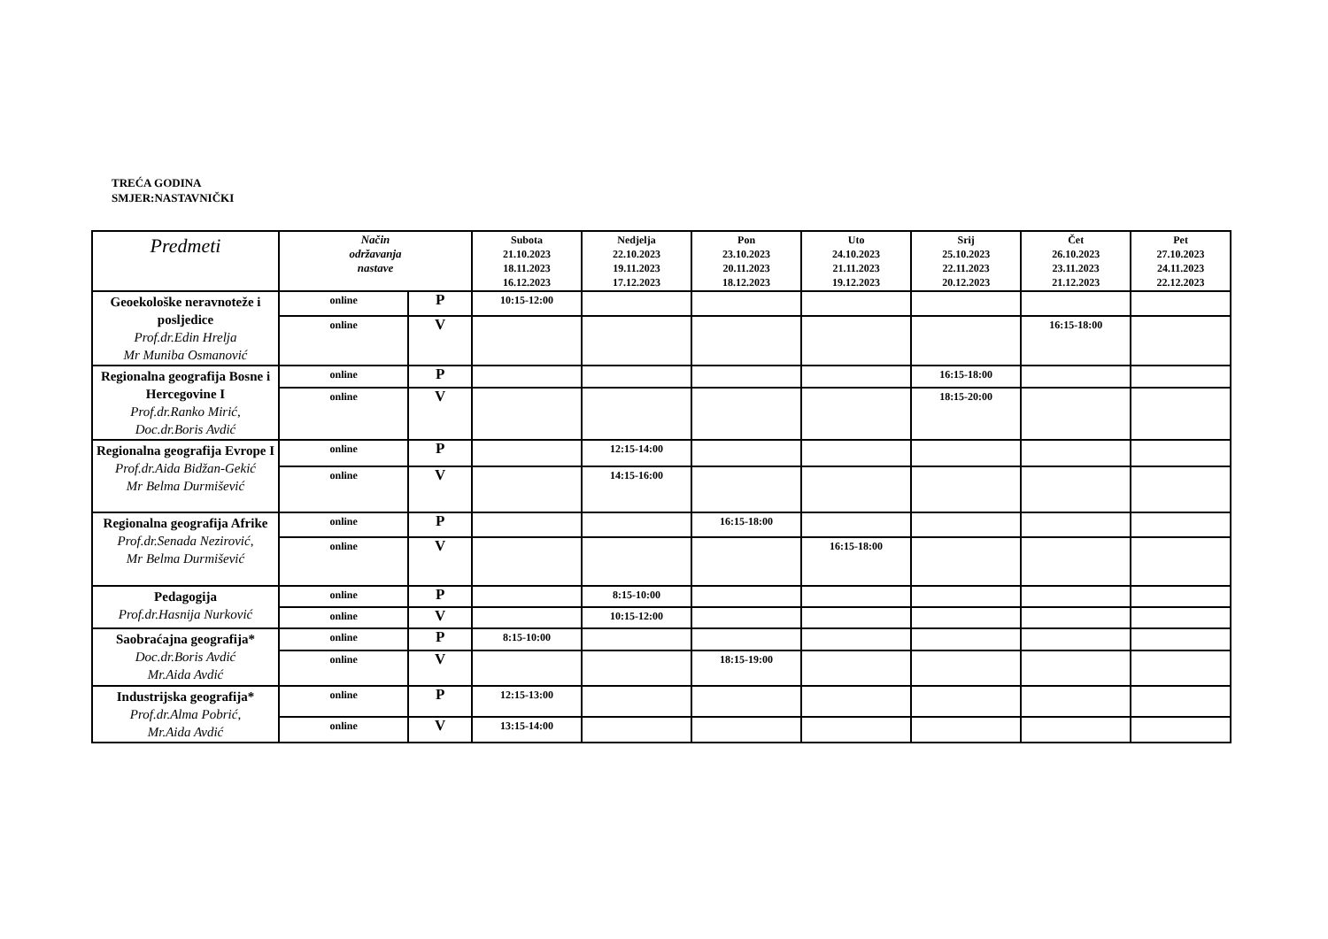TREĆA GODINA
SMJER:NASTAVNIČKI
| Predmeti | Način održavanja nastave | | Subota 21.10.2023 18.11.2023 16.12.2023 | Nedjelja 22.10.2023 19.11.2023 17.12.2023 | Pon 23.10.2023 20.11.2023 18.12.2023 | Uto 24.10.2023 21.11.2023 19.12.2023 | Srij 25.10.2023 22.11.2023 20.12.2023 | Čet 26.10.2023 23.11.2023 21.12.2023 | Pet 27.10.2023 24.11.2023 22.12.2023 |
| --- | --- | --- | --- | --- | --- | --- | --- | --- | --- |
| Geoekološke neravnoteže i posljedice Prof.dr.Edin Hrelja Mr Muniba Osmanović | online | P | 10:15-12:00 | | | | | | |
| | online | V | | | | | | 16:15-18:00 | |
| Regionalna geografija Bosne i Hercegovine I Prof.dr.Ranko Mirić, Doc.dr.Boris Avdić | online | P | | | | | 16:15-18:00 | | |
| | online | V | | | | | 18:15-20:00 | | |
| Regionalna geografija Evrope I Prof.dr.Aida Bidžan-Gekić Mr Belma Durmišević | online | P | | 12:15-14:00 | | | | | |
| | online | V | | 14:15-16:00 | | | | | |
| Regionalna geografija Afrike Prof.dr.Senada Nezirović, Mr Belma Durmišević | online | P | | | 16:15-18:00 | | | | |
| | online | V | | | | 16:15-18:00 | | | |
| Pedagogija Prof.dr.Hasnija Nurković | online | P | | 8:15-10:00 | | | | | |
| | online | V | | 10:15-12:00 | | | | | |
| Saobraćajna geografija* Doc.dr.Boris Avdić Mr.Aida Avdić | online | P | 8:15-10:00 | | | | | | |
| | online | V | | | 18:15-19:00 | | | | |
| Industrijska geografija* Prof.dr.Alma Pobrić, Mr.Aida Avdić | online | P | 12:15-13:00 | | | | | | |
| | online | V | 13:15-14:00 | | | | | | |